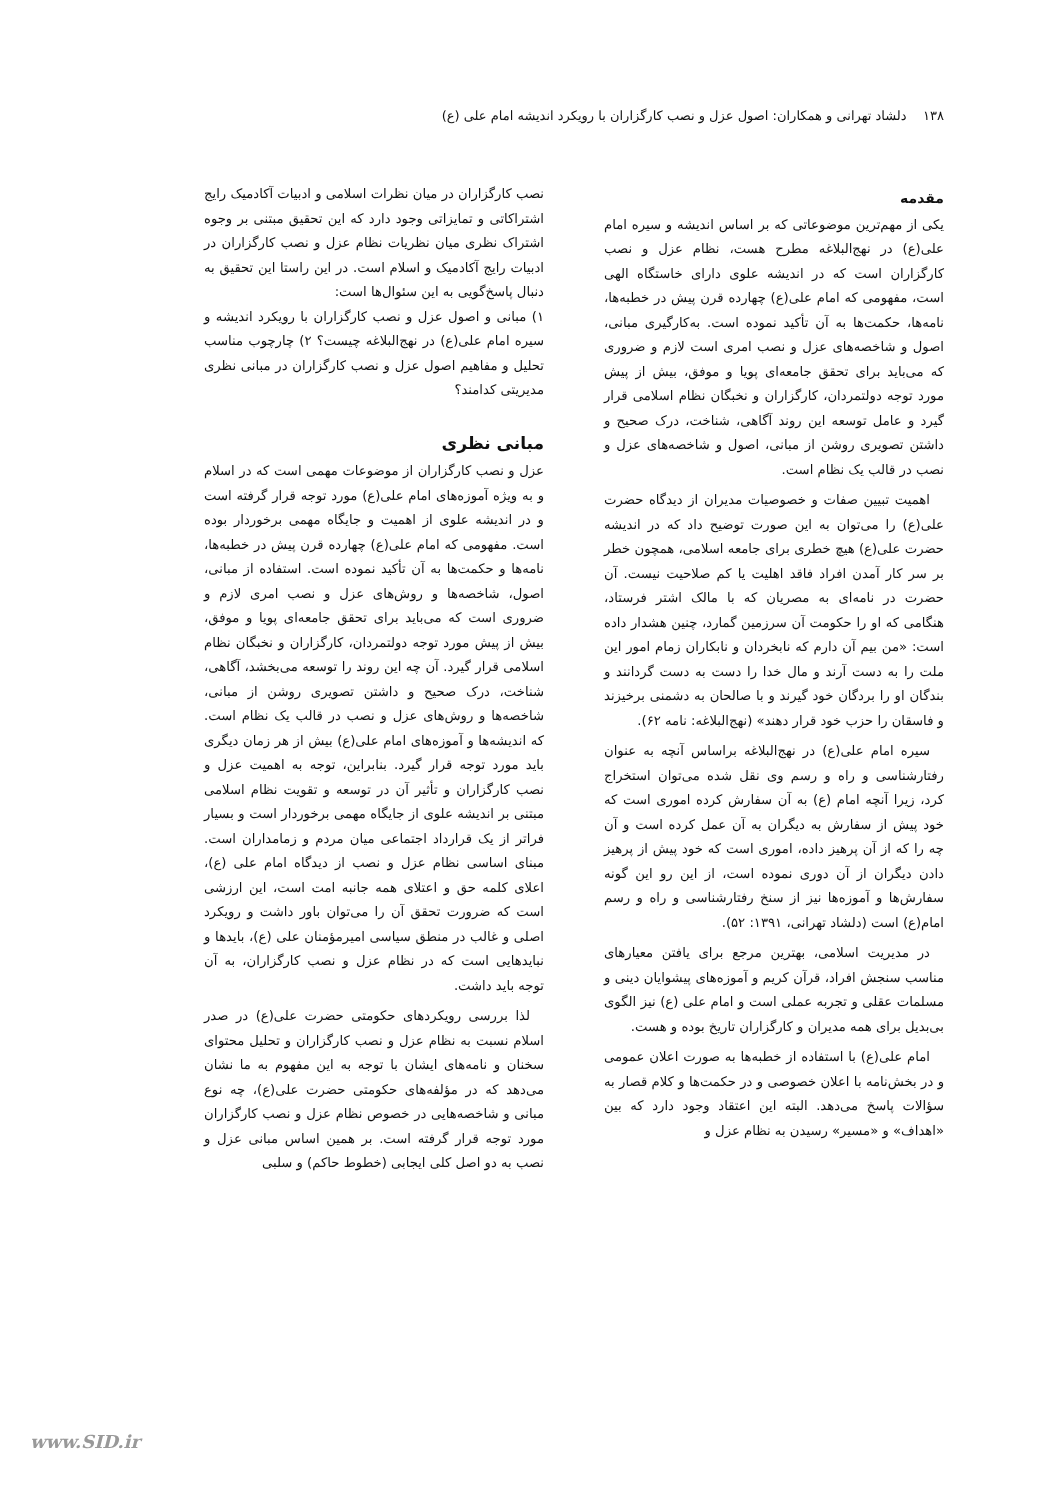۱۳۸ دلشاد تهرانی و همکاران: اصول عزل و نصب کارگزاران با رویکرد اندیشه امام علی (ع)
مقدمه
یکی از مهم‌ترین موضوعاتی که بر اساس اندیشه و سیره امام علی(ع) در نهج‌البلاغه مطرح هست، نظام عزل و نصب کارگزاران است که در اندیشه علوی دارای خاستگاه الهی است، مفهومی که امام علی(ع) چهارده قرن پیش در خطبه‌ها، نامه‌ها، حکمت‌ها به آن تأکید نموده است. به‌کارگیری مبانی، اصول و شاخصه‌های عزل و نصب امری است لازم و ضروری که می‌باید برای تحقق جامعه‌ای پویا و موفق، بیش از پیش مورد توجه دولتمردان، کارگزاران و نخبگان نظام اسلامی قرار گیرد و عامل توسعه این روند آگاهی، شناخت، درک صحیح و داشتن تصویری روشن از مبانی، اصول و شاخصه‌های عزل و نصب در قالب یک نظام است.
اهمیت تبیین صفات و خصوصیات مدیران از دیدگاه حضرت علی(ع) را می‌توان به این صورت توضیح داد که در اندیشه حضرت علی(ع) هیچ خطری برای جامعه اسلامی، همچون خطر بر سر کار آمدن افراد فاقد اهلیت یا کم صلاحیت نیست. آن حضرت در نامه‌ای به مصریان که با مالک اشتر فرستاد، هنگامی که او را حکومت آن سرزمین گمارد، چنین هشدار داده است: «من بیم آن دارم که نابخردان و نابکاران زمام امور این ملت را به دست آرند و مال خدا را دست به دست گردانند و بندگان او را بردگان خود گیرند و با صالحان به دشمنی برخیزند و فاسقان را حزب خود قرار دهند» (نهج‌البلاغه: نامه ۶۲).
سیره امام علی(ع) در نهج‌البلاغه براساس آنچه به عنوان رفتارشناسی و راه و رسم وی نقل شده می‌توان استخراج کرد، زیرا آنچه امام (ع) به آن سفارش کرده اموری است که خود پیش از سفارش به دیگران به آن عمل کرده است و آن چه را که از آن پرهیز داده، اموری است که خود پیش از پرهیز دادن دیگران از آن دوری نموده است، از این رو این گونه سفارش‌ها و آموزه‌ها نیز از سنخ رفتارشناسی و راه و رسم امام(ع) است (دلشاد تهرانی، ۱۳۹۱: ۵۲).
در مدیریت اسلامی، بهترین مرجع برای یافتن معیارهای مناسب سنجش افراد، قرآن کریم و آموزه‌های پیشوایان دینی و مسلمات عقلی و تجربه عملی است و امام علی (ع) نیز الگوی بی‌بدیل برای همه مدیران و کارگزاران تاریخ بوده و هست.
امام علی(ع) با استفاده از خطبه‌ها به صورت اعلان عمومی و در بخش‌نامه با اعلان خصوصی و در حکمت‌ها و کلام قصار به سؤالات پاسخ می‌دهد. البته این اعتقاد وجود دارد که بین «اهداف» و «مسیر» رسیدن به نظام عزل و
نصب کارگزاران در میان نظرات اسلامی و ادبیات آکادمیک رایج اشتراکاتی و تمایزاتی وجود دارد که این تحقیق مبتنی بر وجوه اشتراک نظری میان نظریات نظام عزل و نصب کارگزاران در ادبیات رایج آکادمیک و اسلام است. در این راستا این تحقیق به دنبال پاسخ‌گویی به این سئوال‌ها است:
۱) مبانی و اصول عزل و نصب کارگزاران با رویکرد اندیشه و سیره امام علی(ع) در نهج‌البلاغه چیست؟ ۲) چارچوب مناسب تحلیل و مفاهیم اصول عزل و نصب کارگزاران در مبانی نظری مدیریتی کدامند؟
مبانی نظری
عزل و نصب کارگزاران از موضوعات مهمی است که در اسلام و به ویژه آموزه‌های امام علی(ع) مورد توجه قرار گرفته است و در اندیشه علوی از اهمیت و جایگاه مهمی برخوردار بوده است. مفهومی که امام علی(ع) چهارده قرن پیش در خطبه‌ها، نامه‌ها و حکمت‌ها به آن تأکید نموده است. استفاده از مبانی، اصول، شاخصه‌ها و روش‌های عزل و نصب امری لازم و ضروری است که می‌باید برای تحقق جامعه‌ای پویا و موفق، بیش از پیش مورد توجه دولتمردان، کارگزاران و نخبگان نظام اسلامی قرار گیرد. آن چه این روند را توسعه می‌بخشد، آگاهی، شناخت، درک صحیح و داشتن تصویری روشن از مبانی، شاخصه‌ها و روش‌های عزل و نصب در قالب یک نظام است. که اندیشه‌ها و آموزه‌های امام علی(ع) بیش از هر زمان دیگری باید مورد توجه قرار گیرد. بنابراین، توجه به اهمیت عزل و نصب کارگزاران و تأثیر آن در توسعه و تقویت نظام اسلامی مبتنی بر اندیشه علوی از جایگاه مهمی برخوردار است و بسیار فراتر از یک قرارداد اجتماعی میان مردم و زمامداران است. مبنای اساسی نظام عزل و نصب از دیدگاه امام علی (ع)، اعلای کلمه حق و اعتلای همه جانبه امت است، این ارزشی است که ضرورت تحقق آن را می‌توان باور داشت و رویکرد اصلی و غالب در منطق سیاسی امیرمؤمنان علی (ع)، بایدها و نبایدهایی است که در نظام عزل و نصب کارگزاران، به آن توجه باید داشت.
لذا بررسی رویکردهای حکومتی حضرت علی(ع) در صدر اسلام نسبت به نظام عزل و نصب کارگزاران و تحلیل محتوای سخنان و نامه‌های ایشان با توجه به این مفهوم به ما نشان می‌دهد که در مؤلفه‌های حکومتی حضرت علی(ع)، چه نوع مبانی و شاخصه‌هایی در خصوص نظام عزل و نصب کارگزاران مورد توجه قرار گرفته است. بر همین اساس مبانی عزل و نصب به دو اصل کلی ایجابی (خطوط حاکم) و سلبی
www.SID.ir